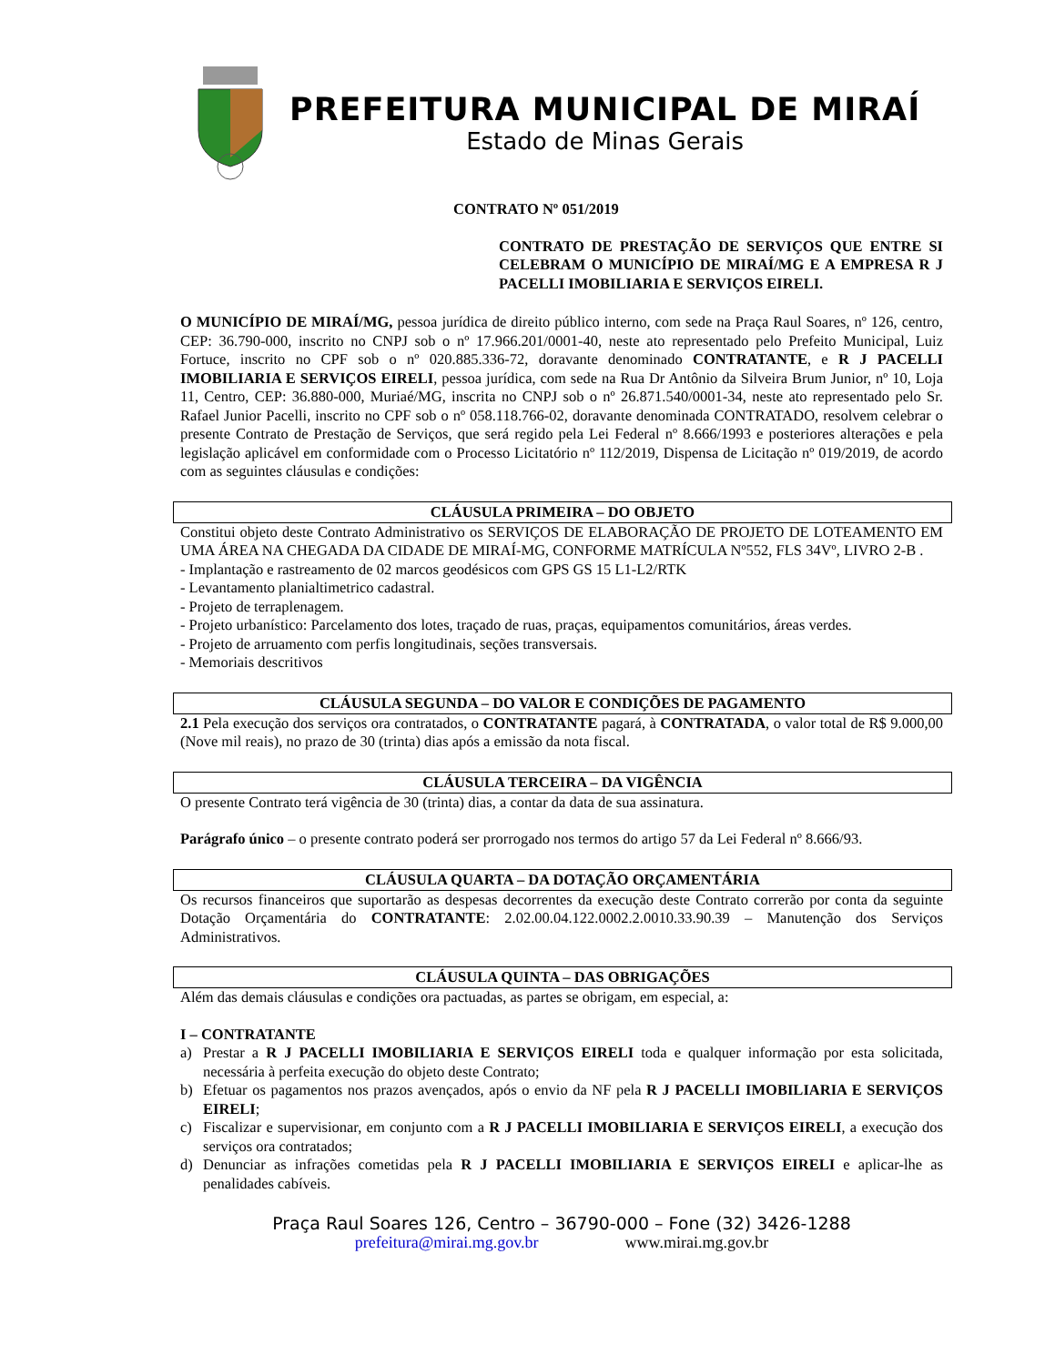PREFEITURA MUNICIPAL DE MIRAÍ
Estado de Minas Gerais
CONTRATO Nº 051/2019
CONTRATO DE PRESTAÇÃO DE SERVIÇOS QUE ENTRE SI CELEBRAM O MUNICÍPIO DE MIRAÍ/MG E A EMPRESA R J PACELLI IMOBILIARIA E SERVIÇOS EIRELI.
O MUNICÍPIO DE MIRAÍ/MG, pessoa jurídica de direito público interno, com sede na Praça Raul Soares, nº 126, centro, CEP: 36.790-000, inscrito no CNPJ sob o nº 17.966.201/0001-40, neste ato representado pelo Prefeito Municipal, Luiz Fortuce, inscrito no CPF sob o nº 020.885.336-72, doravante denominado CONTRATANTE, e R J PACELLI IMOBILIARIA E SERVIÇOS EIRELI, pessoa jurídica, com sede na Rua Dr Antônio da Silveira Brum Junior, nº 10, Loja 11, Centro, CEP: 36.880-000, Muriaé/MG, inscrita no CNPJ sob o nº 26.871.540/0001-34, neste ato representado pelo Sr. Rafael Junior Pacelli, inscrito no CPF sob o nº 058.118.766-02, doravante denominada CONTRATADO, resolvem celebrar o presente Contrato de Prestação de Serviços, que será regido pela Lei Federal nº 8.666/1993 e posteriores alterações e pela legislação aplicável em conformidade com o Processo Licitatório nº 112/2019, Dispensa de Licitação nº 019/2019, de acordo com as seguintes cláusulas e condições:
CLÁUSULA PRIMEIRA – DO OBJETO
Constitui objeto deste Contrato Administrativo os SERVIÇOS DE ELABORAÇÃO DE PROJETO DE LOTEAMENTO EM UMA ÁREA NA CHEGADA DA CIDADE DE MIRAÍ-MG, CONFORME MATRÍCULA Nº552, FLS 34Vº, LIVRO 2-B .
- Implantação e rastreamento de 02 marcos geodésicos com GPS GS 15 L1-L2/RTK
- Levantamento planialtimetrico cadastral.
- Projeto de terraplenagem.
- Projeto urbanístico: Parcelamento dos lotes, traçado de ruas, praças, equipamentos comunitários, áreas verdes.
- Projeto de arruamento com perfis longitudinais, seções transversais.
- Memoriais descritivos
CLÁUSULA SEGUNDA – DO VALOR E CONDIÇÕES DE PAGAMENTO
2.1 Pela execução dos serviços ora contratados, o CONTRATANTE pagará, à CONTRATADA, o valor total de R$ 9.000,00 (Nove mil reais), no prazo de 30 (trinta) dias após a emissão da nota fiscal.
CLÁUSULA TERCEIRA – DA VIGÊNCIA
O presente Contrato terá vigência de 30 (trinta) dias, a contar da data de sua assinatura.
Parágrafo único – o presente contrato poderá ser prorrogado nos termos do artigo 57 da Lei Federal nº 8.666/93.
CLÁUSULA QUARTA – DA DOTAÇÃO ORÇAMENTÁRIA
Os recursos financeiros que suportarão as despesas decorrentes da execução deste Contrato correrão por conta da seguinte Dotação Orçamentária do CONTRATANTE: 2.02.00.04.122.0002.2.0010.33.90.39 – Manutenção dos Serviços Administrativos.
CLÁUSULA QUINTA – DAS OBRIGAÇÕES
Além das demais cláusulas e condições ora pactuadas, as partes se obrigam, em especial, a:
I – CONTRATANTE
a)
Prestar a R J PACELLI IMOBILIARIA E SERVIÇOS EIRELI toda e qualquer informação por esta solicitada, necessária à perfeita execução do objeto deste Contrato;
b)
Efetuar os pagamentos nos prazos avençados, após o envio da NF pela R J PACELLI IMOBILIARIA E SERVIÇOS EIRELI;
c)
Fiscalizar e supervisionar, em conjunto com a R J PACELLI IMOBILIARIA E SERVIÇOS EIRELI, a execução dos serviços ora contratados;
d)
Denunciar as infrações cometidas pela R J PACELLI IMOBILIARIA E SERVIÇOS EIRELI e aplicar-lhe as penalidades cabíveis.
Praça Raul Soares 126, Centro – 36790-000 – Fone (32) 3426-1288
prefeitura@mirai.mg.gov.br www.mirai.mg.gov.br